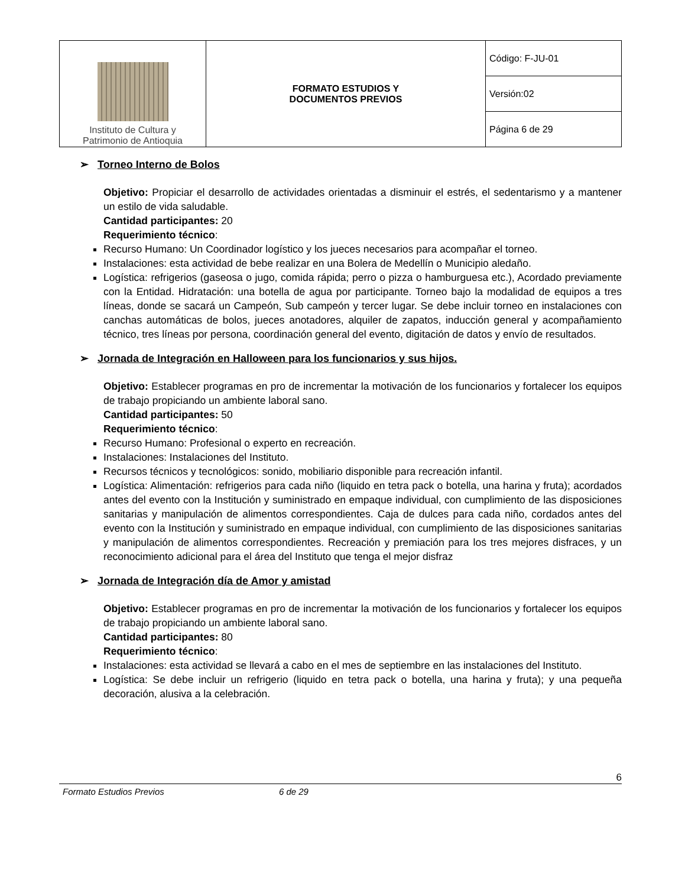| Instituto de Cultura y Patrimonio de Antioquia | FORMATO ESTUDIOS Y DOCUMENTOS PREVIOS | Código: F-JU-01 |
| | | Versión:02 |
| | | Página 6 de 29 |
➢ Torneo Interno de Bolos
Objetivo: Propiciar el desarrollo de actividades orientadas a disminuir el estrés, el sedentarismo y a mantener un estilo de vida saludable.
Cantidad participantes: 20
Requerimiento técnico:
Recurso Humano: Un Coordinador logístico y los jueces necesarios para acompañar el torneo.
Instalaciones: esta actividad de bebe realizar en una Bolera de Medellín o Municipio aledaño.
Logística: refrigerios (gaseosa o jugo, comida rápida; perro o pizza o hamburguesa etc.), Acordado previamente con la Entidad. Hidratación: una botella de agua por participante. Torneo bajo la modalidad de equipos a tres líneas, donde se sacará un Campeón, Sub campeón y tercer lugar. Se debe incluir torneo en instalaciones con canchas automáticas de bolos, jueces anotadores, alquiler de zapatos, inducción general y acompañamiento técnico, tres líneas por persona, coordinación general del evento, digitación de datos y envío de resultados.
➢ Jornada de Integración en Halloween para los funcionarios y sus hijos.
Objetivo: Establecer programas en pro de incrementar la motivación de los funcionarios y fortalecer los equipos de trabajo propiciando un ambiente laboral sano.
Cantidad participantes: 50
Requerimiento técnico:
Recurso Humano: Profesional o experto en recreación.
Instalaciones: Instalaciones del Instituto.
Recursos técnicos y tecnológicos: sonido, mobiliario disponible para recreación infantil.
Logística: Alimentación: refrigerios para cada niño (liquido en tetra pack o botella, una harina y fruta); acordados antes del evento con la Institución y suministrado en empaque individual, con cumplimiento de las disposiciones sanitarias y manipulación de alimentos correspondientes. Caja de dulces para cada niño, cordados antes del evento con la Institución y suministrado en empaque individual, con cumplimiento de las disposiciones sanitarias y manipulación de alimentos correspondientes. Recreación y premiación para los tres mejores disfraces, y un reconocimiento adicional para el área del Instituto que tenga el mejor disfraz
➢ Jornada de Integración día de Amor y amistad
Objetivo: Establecer programas en pro de incrementar la motivación de los funcionarios y fortalecer los equipos de trabajo propiciando un ambiente laboral sano.
Cantidad participantes: 80
Requerimiento técnico:
Instalaciones: esta actividad se llevará a cabo en el mes de septiembre en las instalaciones del Instituto.
Logística: Se debe incluir un refrigerio (liquido en tetra pack o botella, una harina y fruta); y una pequeña decoración, alusiva a la celebración.
6
Formato Estudios Previos 6 de 29